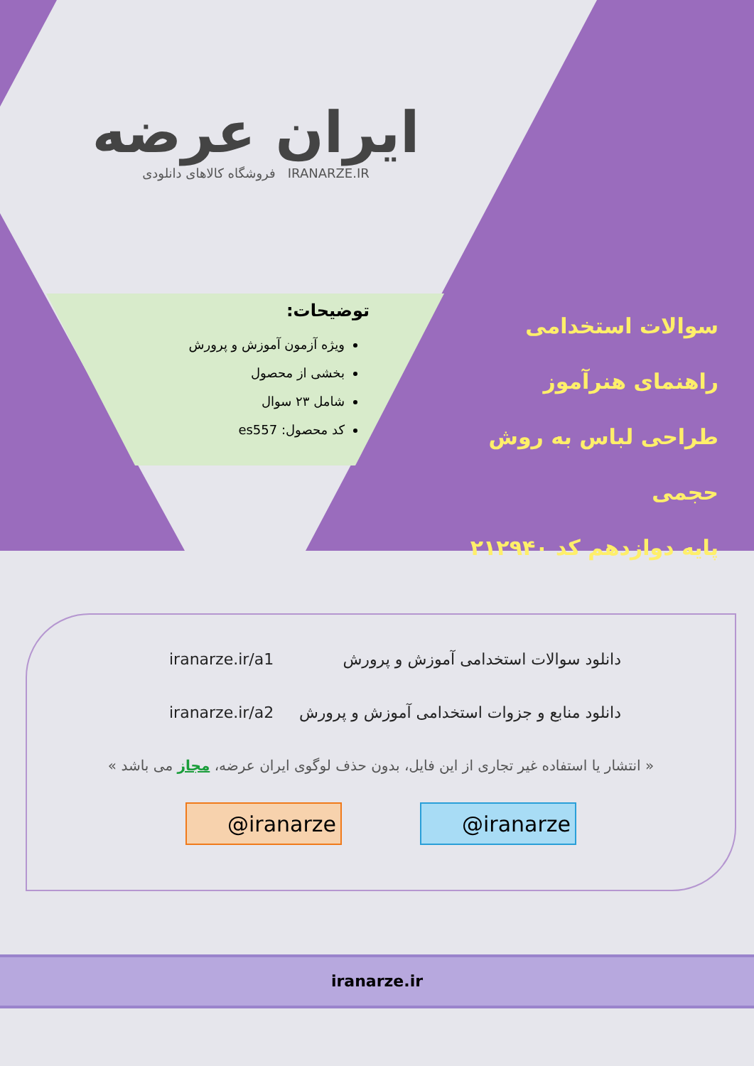ایران عرضه
فروشگاه کالاهای دانلودی IRANARZE.IR
سوالات استخدامی
راهنمای هنرآموز
طراحی لباس به روش حجمی
پایه دوازدهم کد ۲۱۲۹۴۰
توضیحات:
ویژه آزمون آموزش و پرورش
بخشی از محصول
شامل ۲۳ سوال
کد محصول: es557
iranarze.ir/a1 دانلود سوالات استخدامی آموزش و پرورش
iranarze.ir/a2 دانلود منابع و جزوات استخدامی آموزش و پرورش
« انتشار یا استفاده غیر تجاری از این فایل، بدون حذف لوگوی ایران عرضه، مجاز می باشد »
@iranarze @iranarze
iranarze.ir